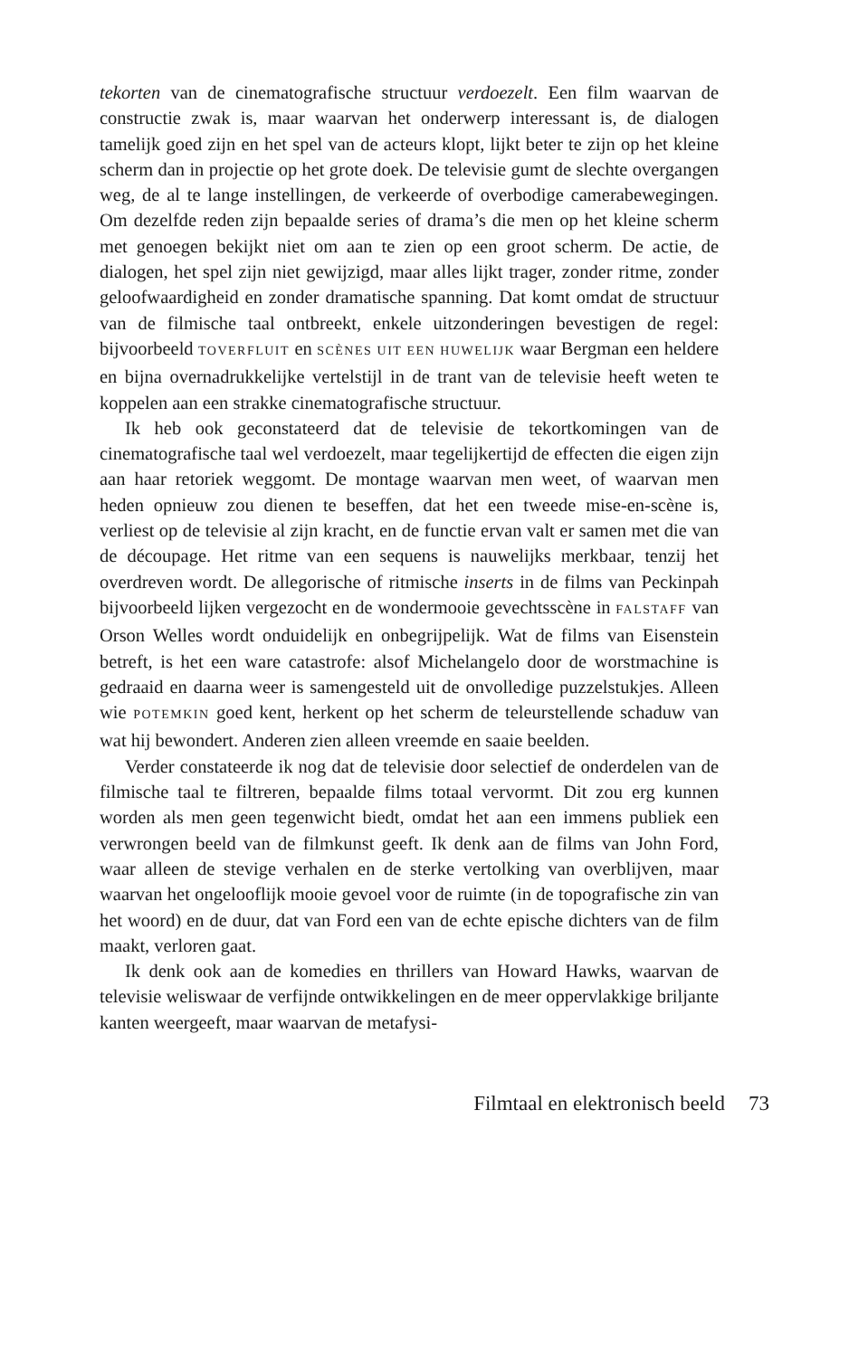tekorten van de cinematografische structuur verdoezelt. Een film waarvan de constructie zwak is, maar waarvan het onderwerp interessant is, de dialogen tamelijk goed zijn en het spel van de acteurs klopt, lijkt beter te zijn op het kleine scherm dan in projectie op het grote doek. De televisie gumt de slechte overgangen weg, de al te lange instellingen, de verkeerde of overbodige camerabewegingen. Om dezelfde reden zijn bepaalde series of drama’s die men op het kleine scherm met genoegen bekijkt niet om aan te zien op een groot scherm. De actie, de dialogen, het spel zijn niet gewijzigd, maar alles lijkt trager, zonder ritme, zonder geloofwaardigheid en zonder dramatische spanning. Dat komt omdat de structuur van de filmische taal ontbreekt, enkele uitzonderingen bevestigen de regel: bijvoorbeeld TOVERFLUIT en SCÈNES UIT EEN HUWELIJK waar Bergman een heldere en bijna overnadrukkelijke vertelstijl in de trant van de televisie heeft weten te koppelen aan een strakke cinematografische structuur.
Ik heb ook geconstateerd dat de televisie de tekortkomingen van de cinematografische taal wel verdoezelt, maar tegelijkertijd de effecten die eigen zijn aan haar retoriek weggomt. De montage waarvan men weet, of waarvan men heden opnieuw zou dienen te beseffen, dat het een tweede mise-en-scène is, verliest op de televisie al zijn kracht, en de functie ervan valt er samen met die van de découpage. Het ritme van een sequens is nauwelijks merkbaar, tenzij het overdreven wordt. De allegorische of ritmische inserts in de films van Peckinpah bijvoorbeeld lijken vergezocht en de wondermooie gevechtsscène in FALSTAFF van Orson Welles wordt onduidelijk en onbegrijpelijk. Wat de films van Eisenstein betreft, is het een ware catastrofe: alsof Michelangelo door de worstmachine is gedraaid en daarna weer is samengesteld uit de onvolledige puzzelstukjes. Alleen wie POTEMKIN goed kent, herkent op het scherm de teleurstellende schaduw van wat hij bewondert. Anderen zien alleen vreemde en saaie beelden.
Verder constateerde ik nog dat de televisie door selectief de onderdelen van de filmische taal te filtreren, bepaalde films totaal vervormt. Dit zou erg kunnen worden als men geen tegenwicht biedt, omdat het aan een immens publiek een verwrongen beeld van de filmkunst geeft. Ik denk aan de films van John Ford, waar alleen de stevige verhalen en de sterke vertolking van overblijven, maar waarvan het ongelooflijk mooie gevoel voor de ruimte (in de topografische zin van het woord) en de duur, dat van Ford een van de echte epische dichters van de film maakt, verloren gaat.
Ik denk ook aan de komedies en thrillers van Howard Hawks, waarvan de televisie weliswaar de verfijnde ontwikkelingen en de meer oppervlakkige briljante kanten weergeeft, maar waarvan de metafysi-
Filmtaal en elektronisch beeld 73